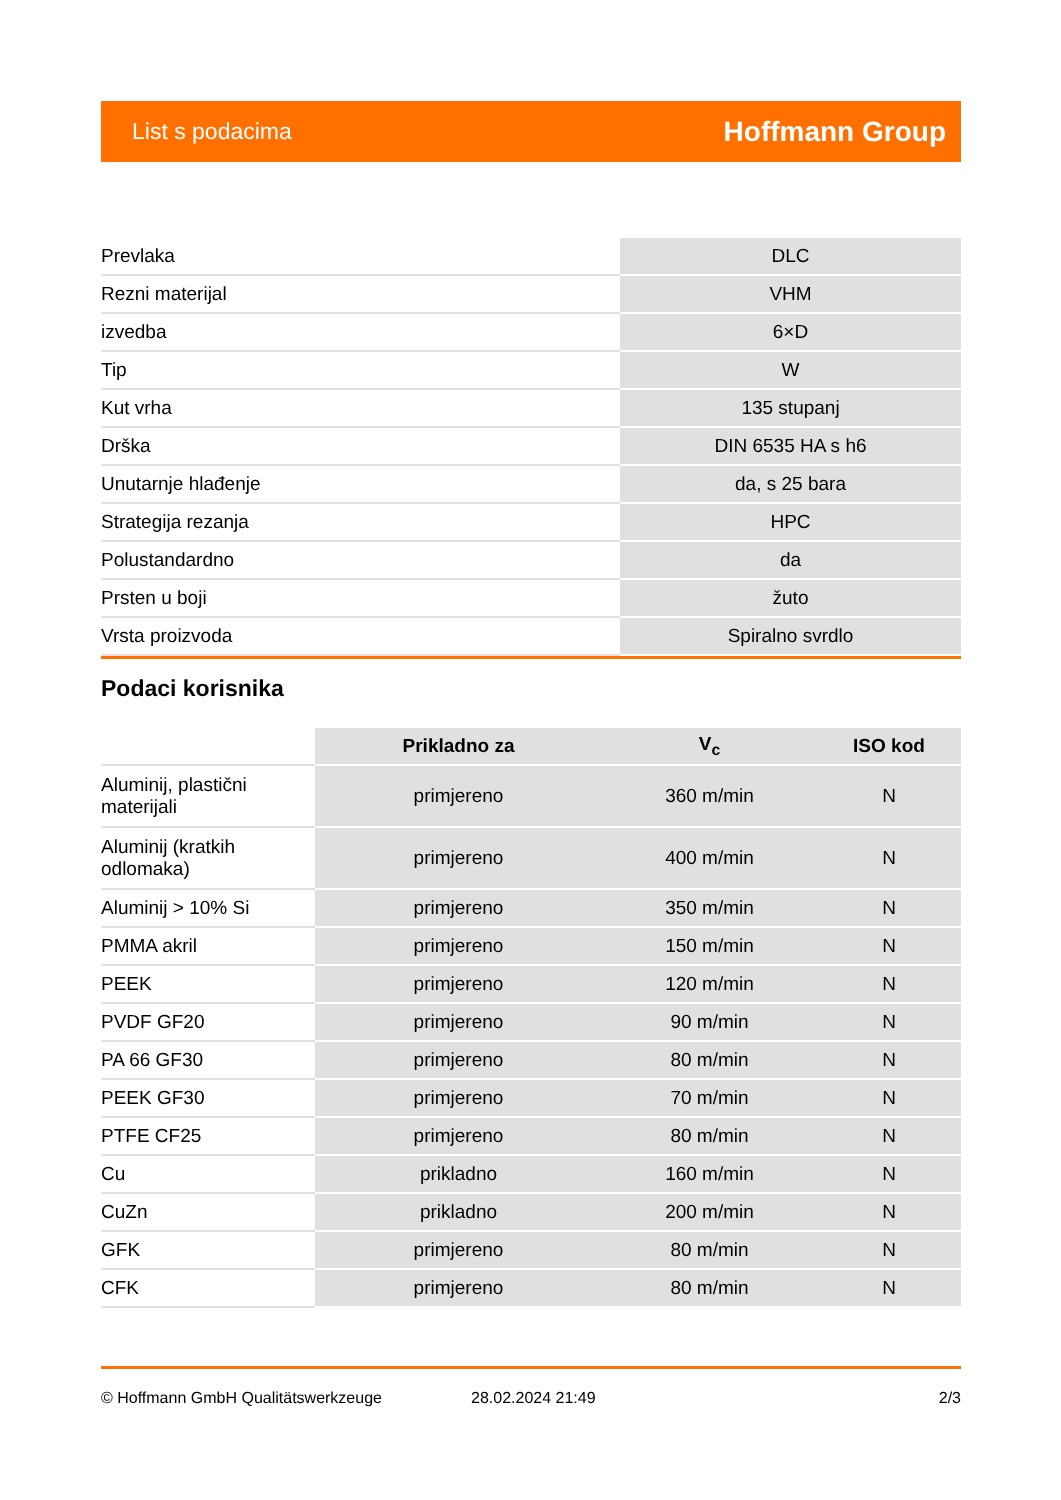List s podacima Hoffmann Group
| Prevlaka | DLC |
| Rezni materijal | VHM |
| izvedba | 6×D |
| Tip | W |
| Kut vrha | 135 stupanj |
| Drška | DIN 6535 HA s h6 |
| Unutarnje hlađenje | da, s 25 bara |
| Strategija rezanja | HPC |
| Polustandardno | da |
| Prsten u boji | žuto |
| Vrsta proizvoda | Spiralno svrdlo |
Podaci korisnika
| | Prikladno za | V<sub>c</sub> | ISO kod |
| --- | --- | --- | --- |
| Aluminij, plastični materijali | primjereno | 360 m/min | N |
| Aluminij (kratkih odlomaka) | primjereno | 400 m/min | N |
| Aluminij > 10% Si | primjereno | 350 m/min | N |
| PMMA akril | primjereno | 150 m/min | N |
| PEEK | primjereno | 120 m/min | N |
| PVDF GF20 | primjereno | 90 m/min | N |
| PA 66 GF30 | primjereno | 80 m/min | N |
| PEEK GF30 | primjereno | 70 m/min | N |
| PTFE CF25 | primjereno | 80 m/min | N |
| Cu | prikladno | 160 m/min | N |
| CuZn | prikladno | 200 m/min | N |
| GFK | primjereno | 80 m/min | N |
| CFK | primjereno | 80 m/min | N |
© Hoffmann GmbH Qualitätswerkzeuge 28.02.2024 21:49 2/3